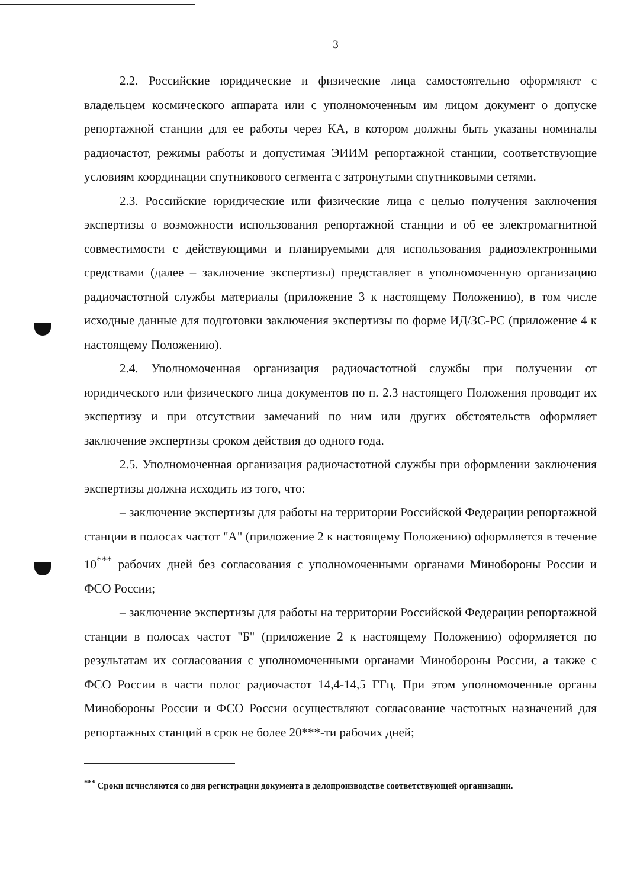3
2.2. Российские юридические и физические лица самостоятельно оформляют с владельцем космического аппарата или с уполномоченным им лицом документ о допуске репортажной станции для ее работы через КА, в котором должны быть указаны номиналы радиочастот, режимы работы и допустимая ЭИИМ репортажной станции, соответствующие условиям координации спутникового сегмента с затронутыми спутниковыми сетями.
2.3. Российские юридические или физические лица с целью получения заключения экспертизы о возможности использования репортажной станции и об ее электромагнитной совместимости с действующими и планируемыми для использования радиоэлектронными средствами (далее – заключение экспертизы) представляет в уполномоченную организацию радиочастотной службы материалы (приложение 3 к настоящему Положению), в том числе исходные данные для подготовки заключения экспертизы по форме ИД/ЗС-РС (приложение 4 к настоящему Положению).
2.4. Уполномоченная организация радиочастотной службы при получении от юридического или физического лица документов по п. 2.3 настоящего Положения проводит их экспертизу и при отсутствии замечаний по ним или других обстоятельств оформляет заключение экспертизы сроком действия до одного года.
2.5. Уполномоченная организация радиочастотной службы при оформлении заключения экспертизы должна исходить из того, что:
– заключение экспертизы для работы на территории Российской Федерации репортажной станции в полосах частот "А" (приложение 2 к настоящему Положению) оформляется в течение 10<sup>***</sup> рабочих дней без согласования с уполномоченными органами Минобороны России и ФСО России;
– заключение экспертизы для работы на территории Российской Федерации репортажной станции в полосах частот "Б" (приложение 2 к настоящему Положению) оформляется по результатам их согласования с уполномоченными органами Минобороны России, а также с ФСО России в части полос радиочастот 14,4-14,5 ГГц. При этом уполномоченные органы Минобороны России и ФСО России осуществляют согласование частотных назначений для репортажных станций в срок не более 20***-ти рабочих дней;
<sup>***</sup> Сроки исчисляются со дня регистрации документа в делопроизводстве соответствующей организации.